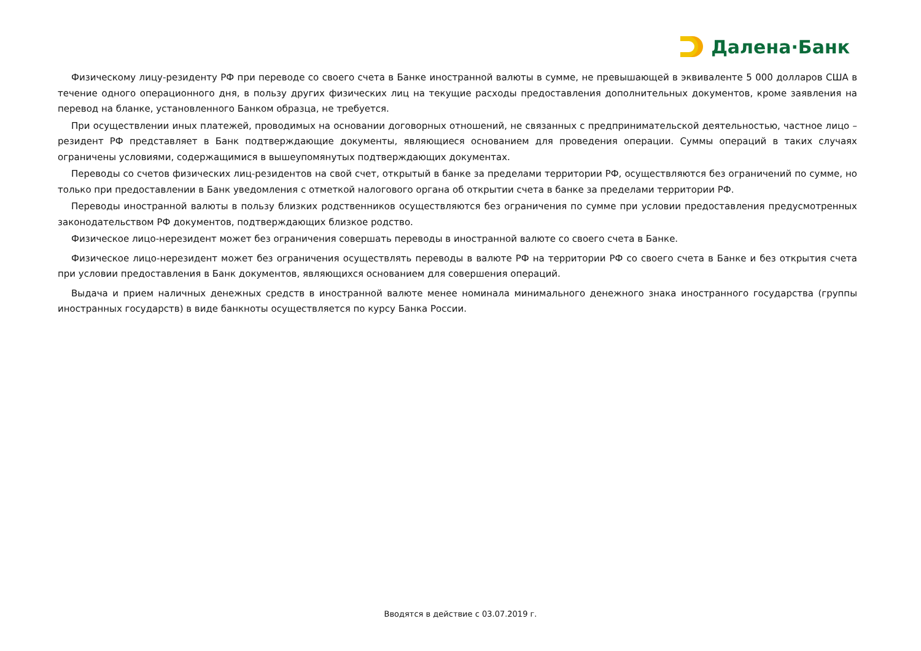Далена·Банк
Физическому лицу-резиденту РФ при переводе со своего счета в Банке иностранной валюты в сумме, не превышающей в эквиваленте 5 000 долларов США в течение одного операционного дня, в пользу других физических лиц на текущие расходы предоставления дополнительных документов, кроме заявления на перевод на бланке, установленного Банком образца, не требуется.
При осуществлении иных платежей, проводимых на основании договорных отношений, не связанных с предпринимательской деятельностью, частное лицо – резидент РФ представляет в Банк подтверждающие документы, являющиеся основанием для проведения операции. Суммы операций в таких случаях ограничены условиями, содержащимися в вышеупомянутых подтверждающих документах.
Переводы со счетов физических лиц-резидентов на свой счет, открытый в банке за пределами территории РФ, осуществляются без ограничений по сумме, но только при предоставлении в Банк уведомления с отметкой налогового органа об открытии счета в банке за пределами территории РФ.
Переводы иностранной валюты в пользу близких родственников осуществляются без ограничения по сумме при условии предоставления предусмотренных законодательством РФ документов, подтверждающих близкое родство.
Физическое лицо-нерезидент может без ограничения совершать переводы в иностранной валюте со своего счета в Банке.
Физическое лицо-нерезидент может без ограничения осуществлять переводы в валюте РФ на территории РФ со своего счета в Банке и без открытия счета при условии предоставления в Банк документов, являющихся основанием для совершения операций.
Выдача и прием наличных денежных средств в иностранной валюте менее номинала минимального денежного знака иностранного государства (группы иностранных государств) в виде банкноты осуществляется по курсу Банка России.
Вводятся в действие с 03.07.2019 г.